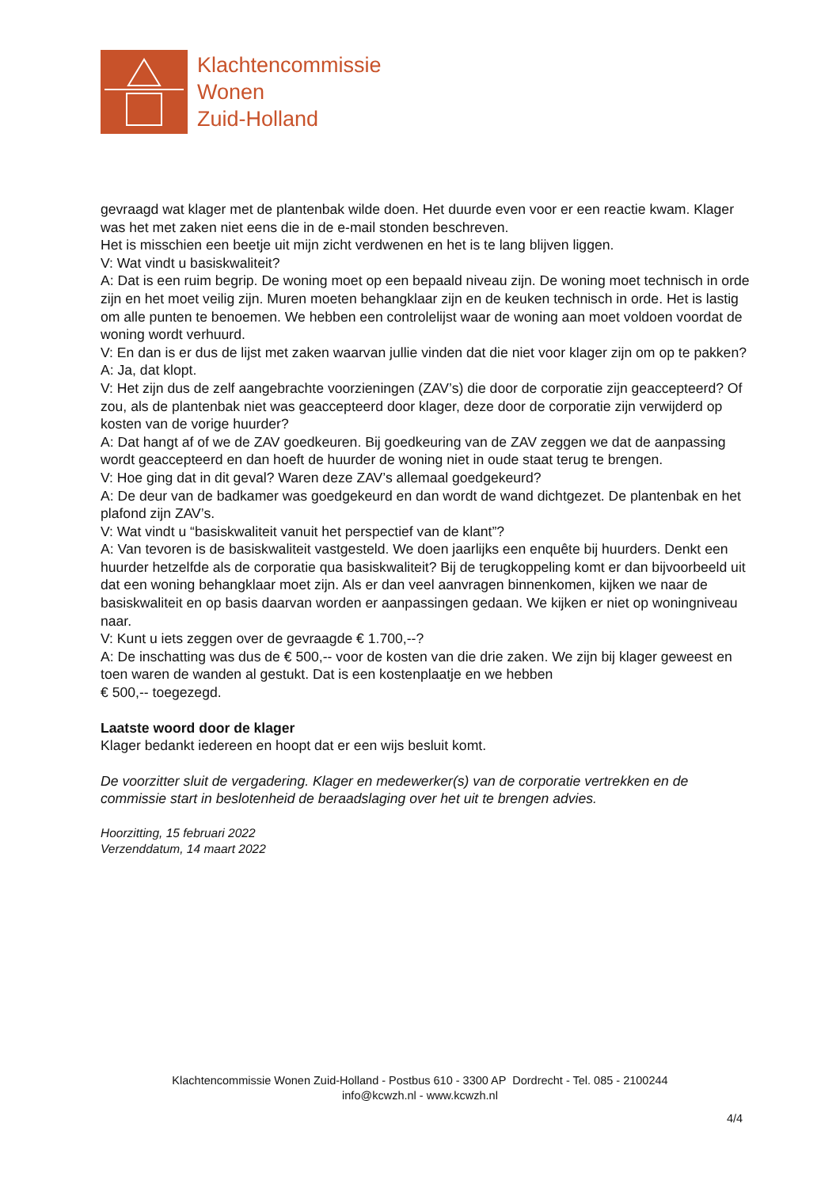Klachtencommissie
Wonen
Zuid-Holland
gevraagd wat klager met de plantenbak wilde doen. Het duurde even voor er een reactie kwam. Klager was het met zaken niet eens die in de e-mail stonden beschreven.
Het is misschien een beetje uit mijn zicht verdwenen en het is te lang blijven liggen.
V: Wat vindt u basiskwaliteit?
A: Dat is een ruim begrip. De woning moet op een bepaald niveau zijn. De woning moet technisch in orde zijn en het moet veilig zijn. Muren moeten behangklaar zijn en de keuken technisch in orde. Het is lastig om alle punten te benoemen. We hebben een controlelijst waar de woning aan moet voldoen voordat de woning wordt verhuurd.
V: En dan is er dus de lijst met zaken waarvan jullie vinden dat die niet voor klager zijn om op te pakken?
A: Ja, dat klopt.
V: Het zijn dus de zelf aangebrachte voorzieningen (ZAV’s) die door de corporatie zijn geaccepteerd? Of zou, als de plantenbak niet was geaccepteerd door klager, deze door de corporatie zijn verwijderd op kosten van de vorige huurder?
A: Dat hangt af of we de ZAV goedkeuren. Bij goedkeuring van de ZAV zeggen we dat de aanpassing wordt geaccepteerd en dan hoeft de huurder de woning niet in oude staat terug te brengen.
V: Hoe ging dat in dit geval? Waren deze ZAV’s allemaal goedgekeurd?
A: De deur van de badkamer was goedgekeurd en dan wordt de wand dichtgezet. De plantenbak en het plafond zijn ZAV’s.
V: Wat vindt u “basiskwaliteit vanuit het perspectief van de klant”?
A: Van tevoren is de basiskwaliteit vastgesteld. We doen jaarlijks een enquête bij huurders. Denkt een huurder hetzelfde als de corporatie qua basiskwaliteit? Bij de terugkoppeling komt er dan bijvoorbeeld uit dat een woning behangklaar moet zijn. Als er dan veel aanvragen binnenkomen, kijken we naar de basiskwaliteit en op basis daarvan worden er aanpassingen gedaan. We kijken er niet op woningniveau naar.
V: Kunt u iets zeggen over de gevraagde € 1.700,--?
A: De inschatting was dus de € 500,-- voor de kosten van die drie zaken. We zijn bij klager geweest en toen waren de wanden al gestukt. Dat is een kostenplaatje en we hebben
€ 500,-- toegezegd.
Laatste woord door de klager
Klager bedankt iedereen en hoopt dat er een wijs besluit komt.
De voorzitter sluit de vergadering. Klager en medewerker(s) van de corporatie vertrekken en de commissie start in beslotenheid de beraadslaging over het uit te brengen advies.
Hoorzitting, 15 februari 2022
Verzenddatum, 14 maart 2022
Klachtencommissie Wonen Zuid-Holland - Postbus 610 - 3300 AP Dordrecht - Tel. 085 - 2100244
info@kcwzh.nl - www.kcwzh.nl
4/4